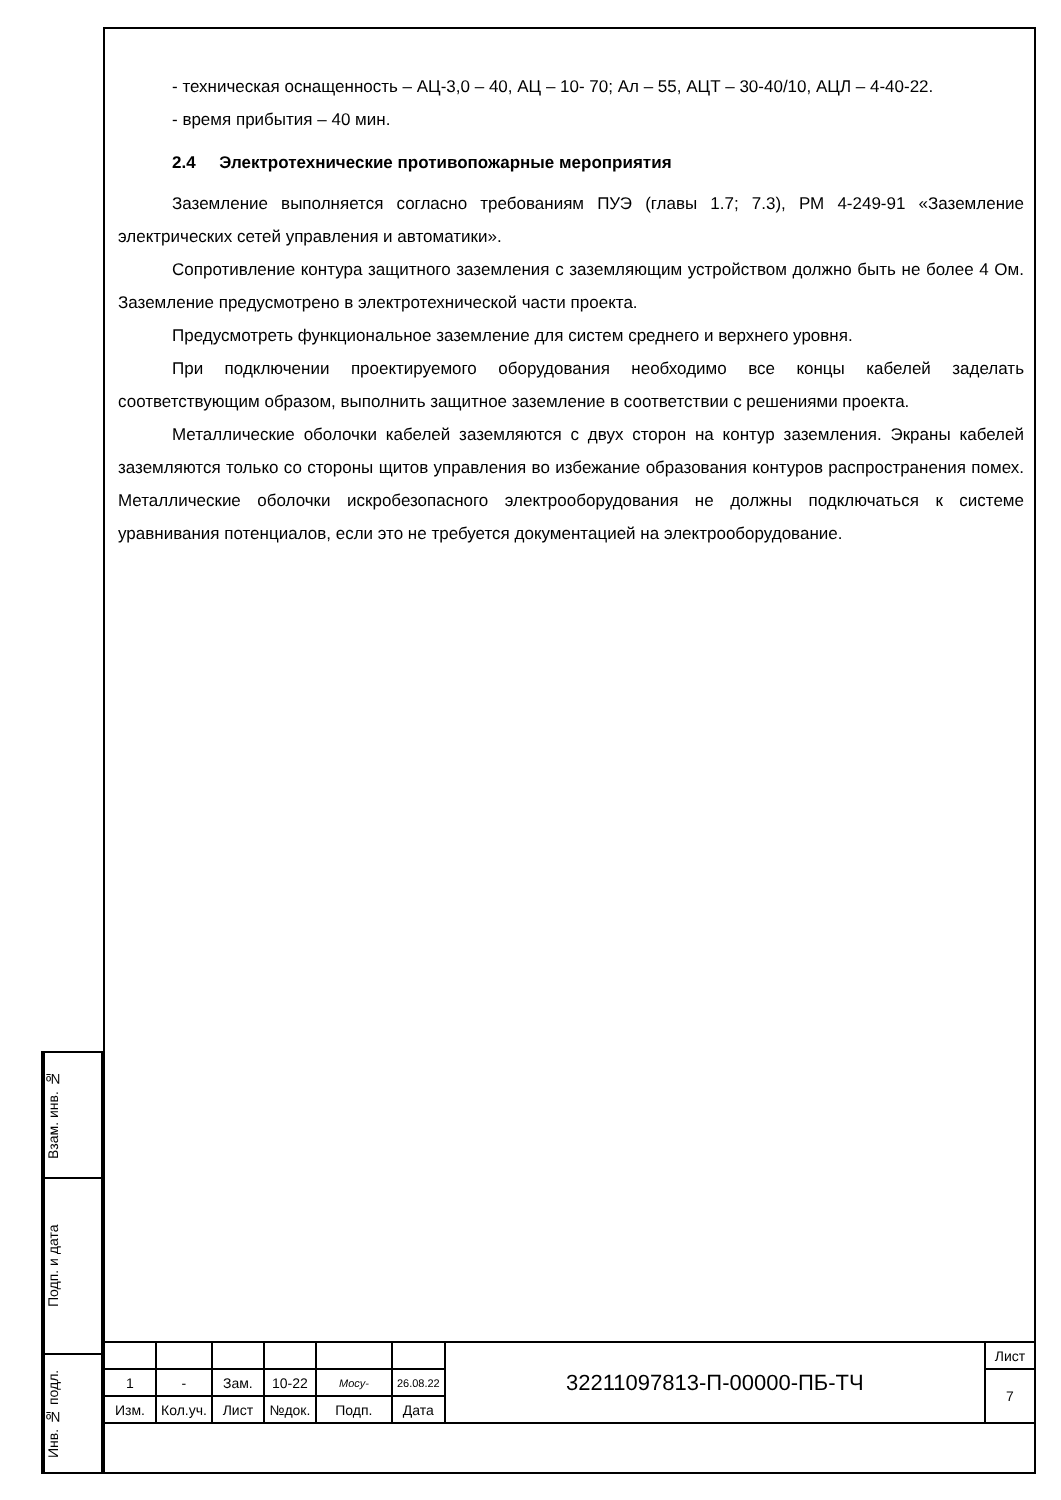- техническая оснащенность – АЦ-3,0 – 40, АЦ – 10- 70; Ал – 55, АЦТ – 30-40/10, АЦЛ – 4-40-22.
- время прибытия – 40 мин.
2.4 Электротехнические противопожарные мероприятия
Заземление выполняется согласно требованиям ПУЭ (главы 1.7; 7.3), РМ 4-249-91 «Заземление электрических сетей управления и автоматики».
Сопротивление контура защитного заземления с заземляющим устройством должно быть не более 4 Ом. Заземление предусмотрено в электротехнической части проекта.
Предусмотреть функциональное заземление для систем среднего и верхнего уровня.
При подключении проектируемого оборудования необходимо все концы кабелей заделать соответствующим образом, выполнить защитное заземление в соответствии с решениями проекта.
Металлические оболочки кабелей заземляются с двух сторон на контур заземления. Экраны кабелей заземляются только со стороны щитов управления во избежание образования контуров распространения помех. Металлические оболочки искробезопасного электрооборудования не должны подключаться к системе уравнивания потенциалов, если это не требуется документацией на электрооборудование.
Взам. инв. №
Подп. и дата
Инв. № подл.
| | | | | | | 32211097813-П-00000-ПБ-ТЧ | Лист |
| 1 | - | Зам. | 10-22 | Мосу- | 26.08.22 | | 7 |
| Изм. | Кол.уч. | Лист | №док. | Подп. | Дата | | |